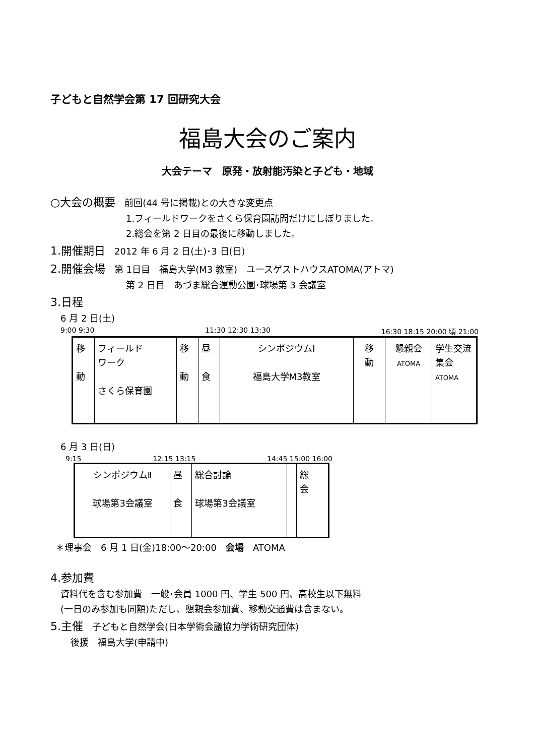子どもと自然学会第 17 回研究大会
福島大会のご案内
大会テーマ　原発・放射能汚染と子ども・地域
○大会の概要　前回(44 号に掲載)との大きな変更点
1.フィールドワークをさくら保育園訪問だけにしぼりました。
2.総会を第 2 日目の最後に移動しました。
1.開催期日　2012 年 6 月 2 日(土)･3 日(日)
2.開催会場　第 1日目　福島大学(M3 教室)　ユースゲストハウスATOMA(アトマ)
第 2 日目　あづま総合運動公園･球場第 3 会議室
3.日程
6 月 2 日(土)
9:00 9:30 11:30 12:30 13:30 16:30 18:15 20:00 頃 21:00
| 移 動 | フィールド ワーク さくら保育園 | 移 動 | 昼 食 | シンポジウムⅠ 福島大学M3教室 | 移 動 | 懇親会 ATOMA | 学生交流集会 ATOMA |
6 月 3 日(日)
9:15 12:15 13:15 14:45 15:00 16:00
| シンポジウムⅡ 球場第3会議室 | 昼 食 | 総合討論 球場第3会議室 | | 総 会 |
＊理事会　6 月 1 日(金)18:00～20:00　会場　ATOMA
4.参加費
資料代を含む参加費　一般･会員 1000 円、学生 500 円、高校生以下無料
(一日のみ参加も同額)ただし、懇親会参加費、移動交通費は含まない。
5.主催　子どもと自然学会(日本学術会議協力学術研究団体)
後援　福島大学(申請中)